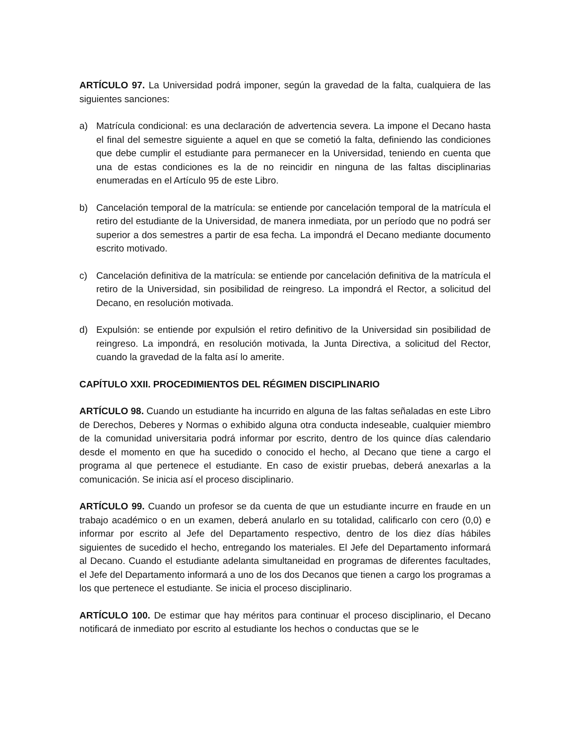ARTÍCULO 97. La Universidad podrá imponer, según la gravedad de la falta, cualquiera de las siguientes sanciones:
a) Matrícula condicional: es una declaración de advertencia severa. La impone el Decano hasta el final del semestre siguiente a aquel en que se cometió la falta, definiendo las condiciones que debe cumplir el estudiante para permanecer en la Universidad, teniendo en cuenta que una de estas condiciones es la de no reincidir en ninguna de las faltas disciplinarias enumeradas en el Artículo 95 de este Libro.
b) Cancelación temporal de la matrícula: se entiende por cancelación temporal de la matrícula el retiro del estudiante de la Universidad, de manera inmediata, por un período que no podrá ser superior a dos semestres a partir de esa fecha. La impondrá el Decano mediante documento escrito motivado.
c) Cancelación definitiva de la matrícula: se entiende por cancelación definitiva de la matrícula el retiro de la Universidad, sin posibilidad de reingreso. La impondrá el Rector, a solicitud del Decano, en resolución motivada.
d) Expulsión: se entiende por expulsión el retiro definitivo de la Universidad sin posibilidad de reingreso. La impondrá, en resolución motivada, la Junta Directiva, a solicitud del Rector, cuando la gravedad de la falta así lo amerite.
CAPÍTULO XXII. PROCEDIMIENTOS DEL RÉGIMEN DISCIPLINARIO
ARTÍCULO 98. Cuando un estudiante ha incurrido en alguna de las faltas señaladas en este Libro de Derechos, Deberes y Normas o exhibido alguna otra conducta indeseable, cualquier miembro de la comunidad universitaria podrá informar por escrito, dentro de los quince días calendario desde el momento en que ha sucedido o conocido el hecho, al Decano que tiene a cargo el programa al que pertenece el estudiante. En caso de existir pruebas, deberá anexarlas a la comunicación. Se inicia así el proceso disciplinario.
ARTÍCULO 99. Cuando un profesor se da cuenta de que un estudiante incurre en fraude en un trabajo académico o en un examen, deberá anularlo en su totalidad, calificarlo con cero (0,0) e informar por escrito al Jefe del Departamento respectivo, dentro de los diez días hábiles siguientes de sucedido el hecho, entregando los materiales. El Jefe del Departamento informará al Decano. Cuando el estudiante adelanta simultaneidad en programas de diferentes facultades, el Jefe del Departamento informará a uno de los dos Decanos que tienen a cargo los programas a los que pertenece el estudiante. Se inicia el proceso disciplinario.
ARTÍCULO 100. De estimar que hay méritos para continuar el proceso disciplinario, el Decano notificará de inmediato por escrito al estudiante los hechos o conductas que se le